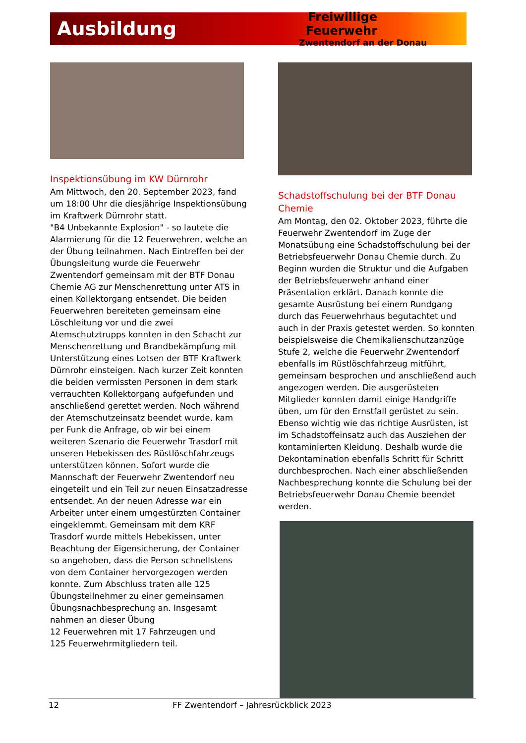Ausbildung
Freiwillige Feuerwehr
Zwentendorf an der Donau
Inspektionsübung im KW Dürnrohr
Am Mittwoch, den 20. September 2023, fand um 18:00 Uhr die diesjährige Inspektionsübung im Kraftwerk Dürnrohr statt.
"B4 Unbekannte Explosion" - so lautete die Alarmierung für die 12 Feuerwehren, welche an der Übung teilnahmen. Nach Eintreffen bei der Übungsleitung wurde die Feuerwehr Zwentendorf gemeinsam mit der BTF Donau Chemie AG zur Menschenrettung unter ATS in einen Kollektorgang entsendet. Die beiden Feuerwehren bereiteten gemeinsam eine Löschleitung vor und die zwei Atemschutztrupps konnten in den Schacht zur Menschenrettung und Brandbekämpfung mit Unterstützung eines Lotsen der BTF Kraftwerk Dürnrohr einsteigen. Nach kurzer Zeit konnten die beiden vermissten Personen in dem stark verrauchten Kollektorgang aufgefunden und anschließend gerettet werden. Noch während der Atemschutzeinsatz beendet wurde, kam per Funk die Anfrage, ob wir bei einem weiteren Szenario die Feuerwehr Trasdorf mit unseren Hebekissen des Rüstlöschfahrzeugs unterstützen können. Sofort wurde die Mannschaft der Feuerwehr Zwentendorf neu eingeteilt und ein Teil zur neuen Einsatzadresse entsendet. An der neuen Adresse war ein Arbeiter unter einem umgestürzten Container eingeklemmt. Gemeinsam mit dem KRF Trasdorf wurde mittels Hebekissen, unter Beachtung der Eigensicherung, der Container so angehoben, dass die Person schnellstens von dem Container hervorgezogen werden konnte. Zum Abschluss traten alle 125 Übungsteilnehmer zu einer gemeinsamen Übungsnachbesprechung an. Insgesamt nahmen an dieser Übung
12 Feuerwehren mit 17 Fahrzeugen und
125 Feuerwehrmitgliedern teil.
Schadstoffschulung bei der BTF Donau Chemie
Am Montag, den 02. Oktober 2023, führte die Feuerwehr Zwentendorf im Zuge der Monatsübung eine Schadstoffschulung bei der Betriebsfeuerwehr Donau Chemie durch. Zu Beginn wurden die Struktur und die Aufgaben der Betriebsfeuerwehr anhand einer Präsentation erklärt. Danach konnte die gesamte Ausrüstung bei einem Rundgang durch das Feuerwehrhaus begutachtet und auch in der Praxis getestet werden. So konnten beispielsweise die Chemikalienschutzanzüge Stufe 2, welche die Feuerwehr Zwentendorf ebenfalls im Rüstlöschfahrzeug mitführt, gemeinsam besprochen und anschließend auch angezogen werden. Die ausgerüsteten Mitglieder konnten damit einige Handgriffe üben, um für den Ernstfall gerüstet zu sein. Ebenso wichtig wie das richtige Ausrüsten, ist im Schadstoffeinsatz auch das Ausziehen der kontaminierten Kleidung. Deshalb wurde die Dekontamination ebenfalls Schritt für Schritt durchbesprochen. Nach einer abschließenden Nachbesprechung konnte die Schulung bei der Betriebsfeuerwehr Donau Chemie beendet werden.
12 FF Zwentendorf – Jahresrückblick 2023